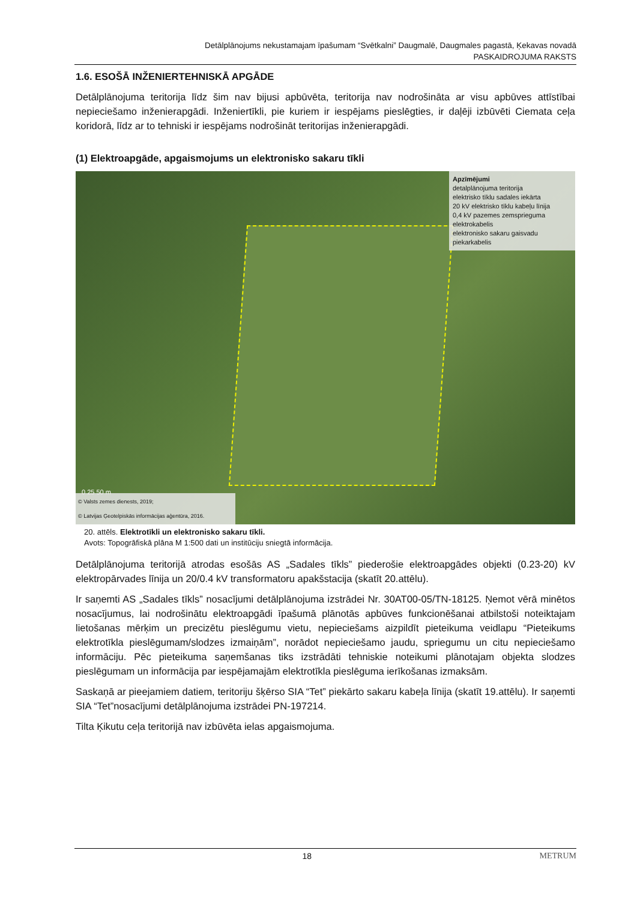Detālplānojums nekustamajam īpašumam “Svētkalni” Daugmalē, Daugmales pagastā, Ķekavas novadā
PASKAIDROJUMA RAKSTS
1.6. ESOŠĀ INŽENIERTEHNISKĀ APGĀDE
Detālplānojuma teritorija līdz šim nav bijusi apbūvēta, teritorija nav nodrošināta ar visu apbūves attīstībai nepieciešamo inženierapgādi. Inženiertīkli, pie kuriem ir iespējams pieslēgties, ir daļēji izbūvēti Ciemata ceļa koridorā, līdz ar to tehniski ir iespējams nodrošināt teritorijas inženierapgādi.
(1) Elektroapgāde, apgaismojums un elektronisko sakaru tīkli
Apzīmējumi
detalplānojuma teritorija
elektrisko tīklu sadales iekārta
20 kV elektrisko tīklu kabeļu līnija
0,4 kV pazemes zemsprieguma elektrokabelis
elektronisko sakaru gaisvadu piekarkabelis
0 25 50 m
© Valsts zemes dienests, 2019;
© Latvijas Ģeotelpiskās informācijas aģentūra, 2016.
20. attēls. Elektrotīkli un elektronisko sakaru tīkli.
Avots: Topogrāfiskā plāna M 1:500 dati un institūciju sniegtā informācija.
Detālplānojuma teritorijā atrodas esošās AS „Sadales tīkls” piederošie elektroapgādes objekti (0.23-20) kV elektropārvades līnija un 20/0.4 kV transformatoru apakšstacija (skatīt 20.attēlu).
Ir saņemti AS „Sadales tīkls” nosacījumi detālplānojuma izstrādei Nr. 30AT00-05/TN-18125. Ņemot vērā minētos nosacījumus, lai nodrošinātu elektroapgādi īpašumā plānotās apbūves funkcionēšanai atbilstoši noteiktajam lietošanas mērķim un precizētu pieslēgumu vietu, nepieciešams aizpildīt pieteikuma veidlapu “Pieteikums elektrotīkla pieslēgumam/slodzes izmaiņām”, norādot nepieciešamo jaudu, spriegumu un citu nepieciešamo informāciju. Pēc pieteikuma saņemšanas tiks izstrādāti tehniskie noteikumi plānotajam objekta slodzes pieslēgumam un informācija par iespējamajām elektrotīkla pieslēguma ierīkošanas izmaksām.
Saskaņā ar pieejamiem datiem, teritoriju šķērso SIA “Tet” piekārto sakaru kabeļa līnija (skatīt 19.attēlu). Ir saņemti SIA “Tet”nosacījumi detālplānojuma izstrādei PN-197214.
Tilta Ķikutu ceļa teritorijā nav izbūvēta ielas apgaismojuma.
18 METRUM